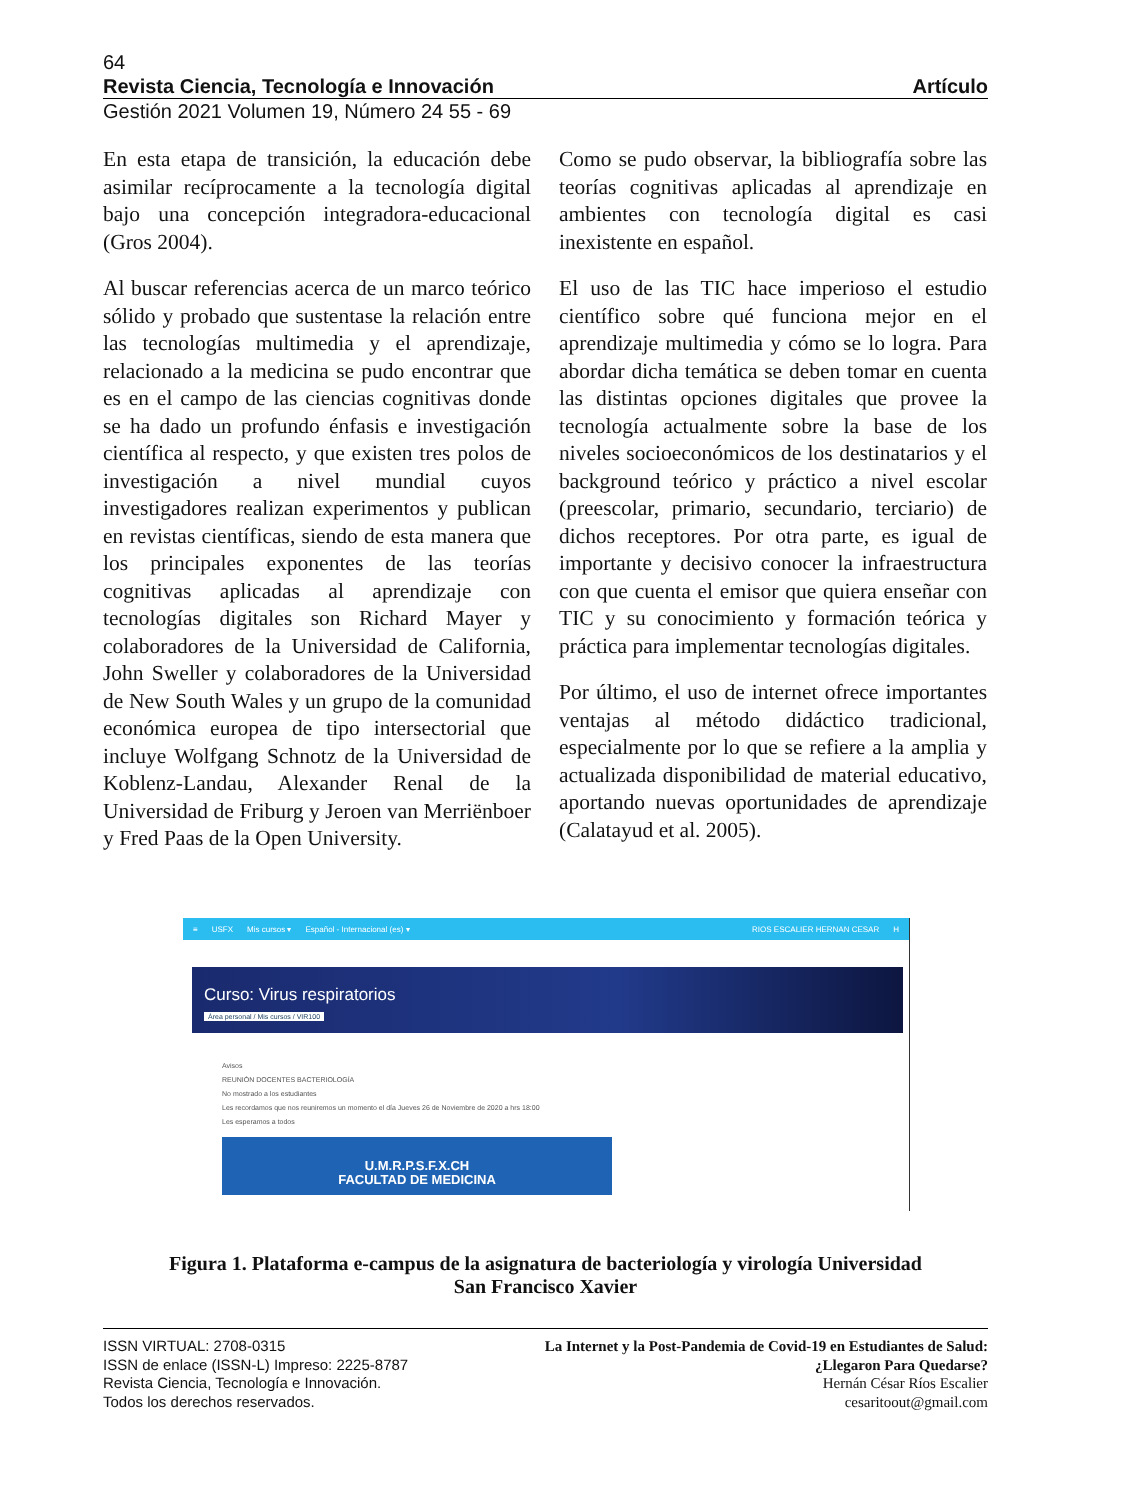64
Revista Ciencia, Tecnología e Innovación Artículo
Gestión 2021 Volumen 19, Número 24 55 - 69
En esta etapa de transición, la educación debe asimilar recíprocamente a la tecnología digital bajo una concepción integradora-educacional (Gros 2004).
Al buscar referencias acerca de un marco teórico sólido y probado que sustentase la relación entre las tecnologías multimedia y el aprendizaje, relacionado a la medicina se pudo encontrar que es en el campo de las ciencias cognitivas donde se ha dado un profundo énfasis e investigación científica al respecto, y que existen tres polos de investigación a nivel mundial cuyos investigadores realizan experimentos y publican en revistas científicas, siendo de esta manera que los principales exponentes de las teorías cognitivas aplicadas al aprendizaje con tecnologías digitales son Richard Mayer y colaboradores de la Universidad de California, John Sweller y colaboradores de la Universidad de New South Wales y un grupo de la comunidad económica europea de tipo intersectorial que incluye Wolfgang Schnotz de la Universidad de Koblenz-Landau, Alexander Renal de la Universidad de Friburg y Jeroen van Merriënboer y Fred Paas de la Open University.
Como se pudo observar, la bibliografía sobre las teorías cognitivas aplicadas al aprendizaje en ambientes con tecnología digital es casi inexistente en español.
El uso de las TIC hace imperioso el estudio científico sobre qué funciona mejor en el aprendizaje multimedia y cómo se lo logra. Para abordar dicha temática se deben tomar en cuenta las distintas opciones digitales que provee la tecnología actualmente sobre la base de los niveles socioeconómicos de los destinatarios y el background teórico y práctico a nivel escolar (preescolar, primario, secundario, terciario) de dichos receptores. Por otra parte, es igual de importante y decisivo conocer la infraestructura con que cuenta el emisor que quiera enseñar con TIC y su conocimiento y formación teórica y práctica para implementar tecnologías digitales.
Por último, el uso de internet ofrece importantes ventajas al método didáctico tradicional, especialmente por lo que se refiere a la amplia y actualizada disponibilidad de material educativo, aportando nuevas oportunidades de aprendizaje (Calatayud et al. 2005).
≡ USFX Mis cursos ▾ Español - Internacional (es) ▾ RIOS ESCALIER HERNAN CESAR H
Curso: Virus respiratorios
Área personal / Mis cursos / VIR100
Avisos
REUNIÓN DOCENTES BACTERIOLOGÍA
No mostrado a los estudiantes
Les recordamos que nos reuniremos un momento el día Jueves 26 de Noviembre de 2020 a hrs 18:00
Les esperamos a todos
U.M.R.P.S.F.X.CH
FACULTAD DE MEDICINA
Figura 1. Plataforma e-campus de la asignatura de bacteriología y virología Universidad
San Francisco Xavier
ISSN VIRTUAL: 2708-0315
ISSN de enlace (ISSN-L) Impreso: 2225-8787
Revista Ciencia, Tecnología e Innovación.
Todos los derechos reservados.
La Internet y la Post-Pandemia de Covid-19 en Estudiantes de Salud:
¿Llegaron Para Quedarse?
Hernán César Ríos Escalier
cesaritoout@gmail.com